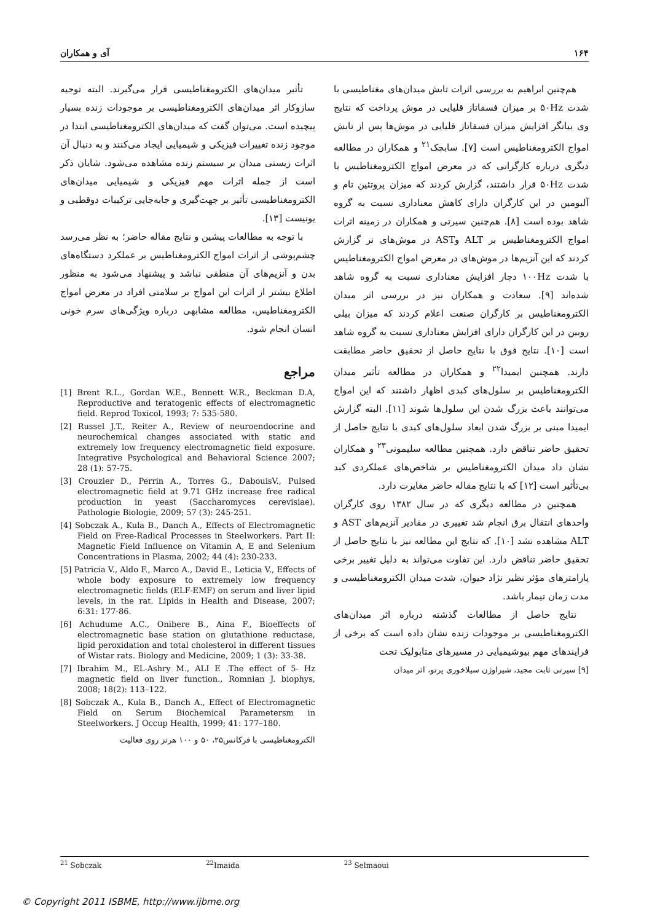۱۶۴ آی و همکاران
هم‌چنین ابراهیم به بررسی اثرات تابش میدان‌های مغناطیسی با شدت ۵۰Hz بر میزان فسفاتاز قلیایی در موش پرداخت که نتایج وی بیانگر افزایش میزان فسفاتاز قلیایی در موش‌ها پس از تابش امواج الکترومغناطیس است [۷]. سابچک<sup>۲۱</sup> و همکاران در مطالعه دیگری درباره کارگرانی که در معرض امواج الکترومغناطیس با شدت ۵۰Hz قرار داشتند، گزارش کردند که میزان پروتئین تام و آلبومین در این کارگران دارای کاهش معناداری نسبت به گروه شاهد بوده است [۸]. هم‌چنین سیرتی و همکاران در زمینه اثرات امواج الکترومغناطیس بر ALT وAST در موش‌های نر گزارش کردند که این آنزیم‌ها در موش‌های در معرض امواج الکترومغناطیس با شدت ۱۰۰Hz دچار افزایش معناداری نسبت به گروه شاهد شده‌اند [۹]. سعادت و همکاران نیز در بررسی اثر میدان الکترومغناطیس بر کارگران صنعت اعلام کردند که میزان بیلی روبین در این کارگران دارای افزایش معناداری نسبت به گروه شاهد است [۱۰]. نتایج فوق با نتایج حاصل از تحقیق حاضر مطابقت دارند. همچنین ایمیدا<sup>۲۲</sup> و همکاران در مطالعه تأثیر میدان الکترومغناطیس بر سلول‌های کبدی اظهار داشتند که این امواج می‌توانند باعث بزرگ شدن این سلول‌ها شوند [۱۱]. البته گزارش ایمیدا مبنی بر بزرگ شدن ابعاد سلول‌های کبدی با نتایج حاصل از تحقیق حاضر تناقض دارد. همچنین مطالعه سلیمونی<sup>۲۳</sup> و همکاران نشان داد میدان الکترومغناطیس بر شاخص‌های عملکردی کبد بی‌تأثیر است [۱۲] که با نتایج مقاله حاضر مغایرت دارد.
همچنین در مطالعه دیگری که در سال ۱۳۸۲ روی کارگران واحدهای انتقال برق انجام شد تغییری در مقادیر آنزیم‌های AST و ALT مشاهده نشد [۱۰]. که نتایج این مطالعه نیز با نتایج حاصل از تحقیق حاضر تناقض دارد. این تفاوت می‌تواند به دلیل تغییر برخی پارامترهای مؤثر نظیر نژاد حیوان، شدت میدان الکترومغناطیسی و مدت زمان تیمار باشد.
نتایج حاصل از مطالعات گذشته درباره اثر میدان‌های الکترومغناطیسی بر موجودات زنده نشان داده است که برخی از فرایندهای مهم بیوشیمیایی در مسیرهای متابولیک تحت
[۹] سیرتی ثابت مجید، شیراوژن سیلاخوری پرتو، اثر میدان
تأثیر میدان‌های الکترومغناطیسی قرار می‌گیرند. البته توجیه سازوکار اثر میدان‌های الکترومغناطیسی بر موجودات زنده بسیار پیچیده است. می‌توان گفت که میدان‌های الکترومغناطیسی ابتدا در موجود زنده تغییرات فیزیکی و شیمیایی ایجاد می‌کنند و به دنبال آن اثرات زیستی میدان بر سیستم زنده مشاهده می‌شود. شایان ذکر است از جمله اثرات مهم فیزیکی و شیمیایی میدان‌های الکترومغناطیسی تأثیر بر جهت‌گیری و جابه‌جایی ترکیبات دوقطبی و یونیست [۱۳].
با توجه به مطالعات پیشین و نتایج مقاله حاضر؛ به نظر می‌رسد چشم‌پوشی از اثرات امواج الکترومغناطیس بر عملکرد دستگاه‌های بدن و آنزیم‌های آن منطقی نباشد و پیشنهاد می‌شود به منظور اطلاع بیشتر از اثرات این امواج بر سلامتی افراد در معرض امواج الکترومغناطیس، مطالعه مشابهی درباره ویژگی‌های سرم خونی انسان انجام شود.
مراجع
[1] Brent R.L., Gordan W.E., Bennett W.R., Beckman D.A, Reproductive and teratogenic effects of electromagnetic field. Reprod Toxicol, 1993; 7: 535-580.
[2] Russel J.T., Reiter A., Review of neuroendocrine and neurochemical changes associated with static and extremely low frequency electromagnetic field exposure. Integrative Psychological and Behavioral Science 2007; 28 (1): 57-75.
[3] Crouzier D., Perrin A., Torres G., DabouisV., Pulsed electromagnetic field at 9.71 GHz increase free radical production in yeast (Saccharomyces cerevisiae). Pathologie Biologie, 2009; 57 (3): 245-251.
[4] Sobczak A., Kula B., Danch A., Effects of Electromagnetic Field on Free-Radical Processes in Steelworkers. Part II: Magnetic Field Influence on Vitamin A, E and Selenium Concentrations in Plasma, 2002; 44 (4): 230-233.
[5] Patricia V., Aldo F., Marco A., David E., Leticia V., Effects of whole body exposure to extremely low frequency electromagnetic fields (ELF-EMF) on serum and liver lipid levels, in the rat. Lipids in Health and Disease, 2007; 6:31: 177-86.
[6] Achudume A.C., Onibere B., Aina F., Bioeffects of electromagnetic base station on glutathione reductase, lipid peroxidation and total cholesterol in different tissues of Wistar rats. Biology and Medicine, 2009; 1 (3): 33-38.
[7] Ibrahim M., EL-Ashry M., ALI E .The effect of 5- Hz magnetic field on liver function., Romnian J. biophys, 2008; 18(2): 113–122.
[8] Sobczak A., Kula B., Danch A., Effect of Electromagnetic Field on Serum Biochemical Parametersm in Steelworkers. J Occup Health, 1999; 41: 177–180.
الکترومغناطیسی با فرکانس۲۵، ۵۰ و ۱۰۰ هرتز روی فعالیت
<sup>21</sup> Sobczak <sup>22</sup>Imaida <sup>23</sup> Selmaoui
© Copyright 2011 ISBME, http://www.ijbme.org